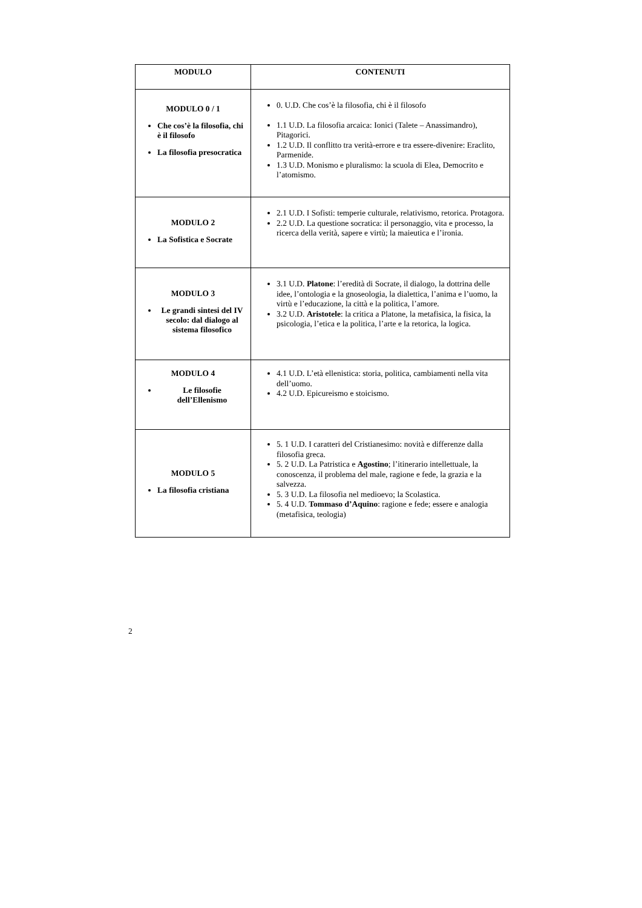| MODULO | CONTENUTI |
| --- | --- |
| MODULO 0 / 1 Che cos’è la filosofia, chi è il filosofo La filosofia presocratica | 0. U.D. Che cos’è la filosofia, chi è il filosofo 1.1 U.D. La filosofia arcaica: Ionici (Talete – Anassimandro), Pitagorici. 1.2 U.D. Il conflitto tra verità-errore e tra essere-divenire: Eraclito, Parmenide. 1.3 U.D. Monismo e pluralismo: la scuola di Elea, Democrito e l’atomismo. |
| MODULO 2 La Sofistica e Socrate | 2.1 U.D. I Sofisti: temperie culturale, relativismo, retorica. Protagora. 2.2 U.D. La questione socratica: il personaggio, vita e processo, la ricerca della verità, sapere e virtù; la maieutica e l’ironia. |
| MODULO 3 Le grandi sintesi del IV secolo: dal dialogo al sistema filosofico | 3.1 U.D. Platone : l’eredità di Socrate, il dialogo, la dottrina delle idee, l’ontologia e la gnoseologia, la dialettica, l’anima e l’uomo, la virtù e l’educazione, la città e la politica, l’amore. 3.2 U.D. Aristotele : la critica a Platone, la metafisica, la fisica, la psicologia, l’etica e la politica, l’arte e la retorica, la logica. |
| MODULO 4 Le filosofie dell’Ellenismo | 4.1 U.D. L’età ellenistica: storia, politica, cambiamenti nella vita dell’uomo. 4.2 U.D. Epicureismo e stoicismo. |
| MODULO 5 La filosofia cristiana | 5. 1 U.D. I caratteri del Cristianesimo: novità e differenze dalla filosofia greca. 5. 2 U.D. La Patristica e Agostino ; l’itinerario intellettuale, la conoscenza, il problema del male, ragione e fede, la grazia e la salvezza. 5. 3 U.D. La filosofia nel medioevo; la Scolastica. 5. 4 U.D. Tommaso d’Aquino : ragione e fede; essere e analogia (metafisica, teologia) |
2